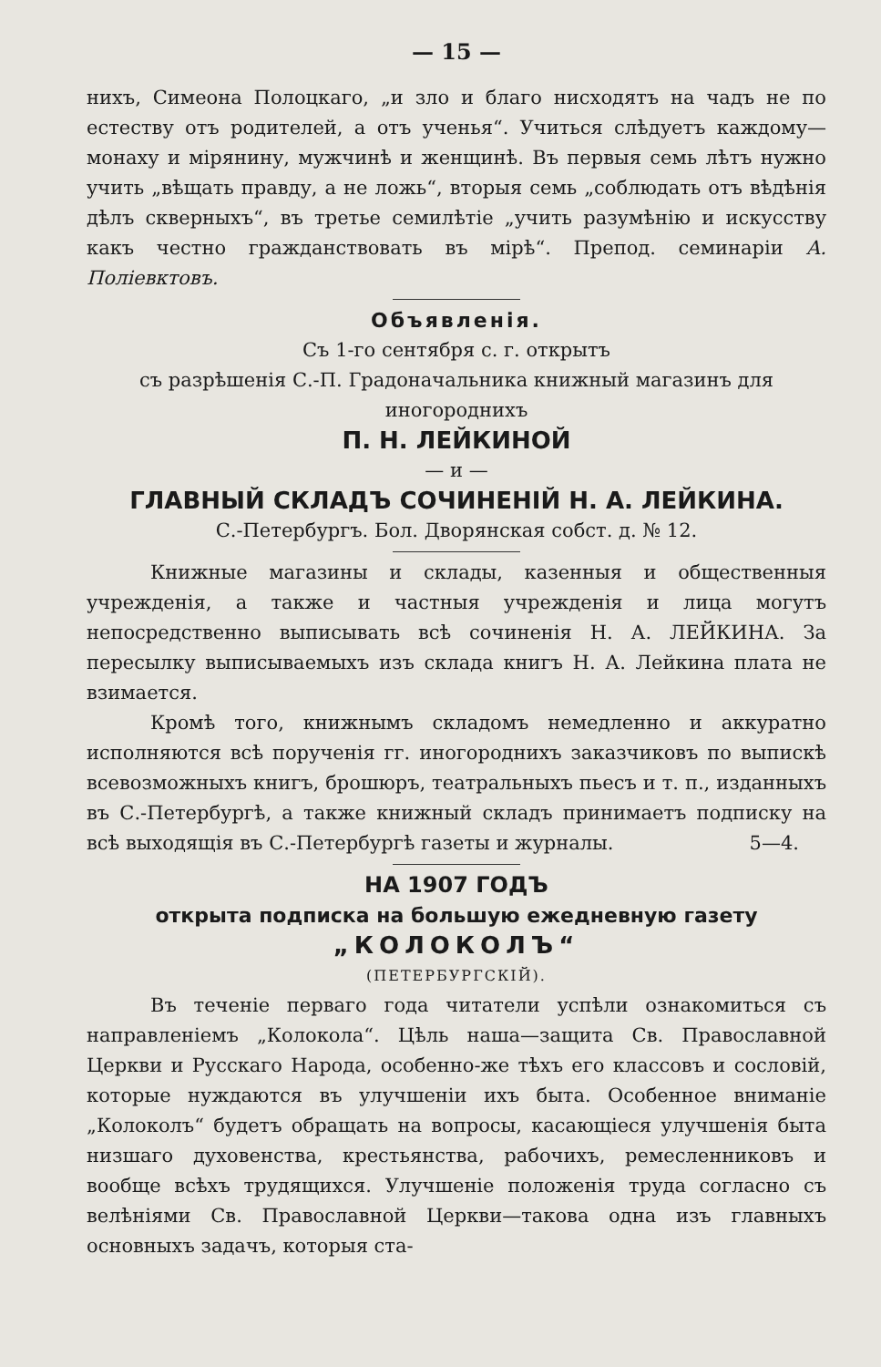— 15 —
нихъ, Симеона Полоцкаго, „и зло и благо нисходятъ на чадъ не по естеству отъ родителей, а отъ ученья“. Учиться слѣдуетъ каждому—монаху и мірянину, мужчинѣ и женщинѣ. Въ первыя семь лѣтъ нужно учить „вѣщать правду, а не ложь“, вторыя семь „соблюдать отъ вѣдѣнія дѣлъ скверныхъ“, въ третье семилѣтіе „учить разумѣнію и искусству какъ честно гражданствовать въ мірѣ“. Препод. семинаріи А. Поліевктовъ.
Объявленія.
Съ 1-го сентября с. г. открытъ
съ разрѣшенія С.-П. Градоначальника книжный магазинъ для иногороднихъ
П. Н. ЛЕЙКИНОЙ
— и —
ГЛАВНЫЙ СКЛАДЪ СОЧИНЕНІЙ Н. А. ЛЕЙКИНА.
С.-Петербургъ. Бол. Дворянская собст. д. № 12.
Книжные магазины и склады, казенныя и общественныя учрежденія, а также и частныя учрежденія и лица могутъ непосредственно выписывать всѣ сочиненія Н. А. ЛЕЙКИНА. За пересылку выписываемыхъ изъ склада книгъ Н. А. Лейкина плата не взимается.
Кромѣ того, книжнымъ складомъ немедленно и аккуратно исполняются всѣ порученія гг. иногороднихъ заказчиковъ по выпискѣ всевозможныхъ книгъ, брошюръ, театральныхъ пьесъ и т. п., изданныхъ въ С.-Петербургѣ, а также книжный складъ принимаетъ подписку на всѣ выходящія въ С.-Петербургѣ газеты и журналы. 5—4.
НА 1907 ГОДЪ
открыта подписка на большую ежедневную газету
„КОЛОКОЛЪ“
(ПЕТЕРБУРГСКІЙ).
Въ теченіе перваго года читатели успѣли ознакомиться съ направленіемъ „Колокола“. Цѣль наша—защита Св. Православной Церкви и Русскаго Народа, особенно-же тѣхъ его классовъ и сословій, которые нуждаются въ улучшеніи ихъ быта. Особенное вниманіе „Колоколъ“ будетъ обращать на вопросы, касающіеся улучшенія быта низшаго духовенства, крестьянства, рабочихъ, ремесленниковъ и вообще всѣхъ трудящихся. Улучшеніе положенія труда согласно съ велѣніями Св. Православной Церкви—такова одна изъ главныхъ основныхъ задачъ, которыя ста-